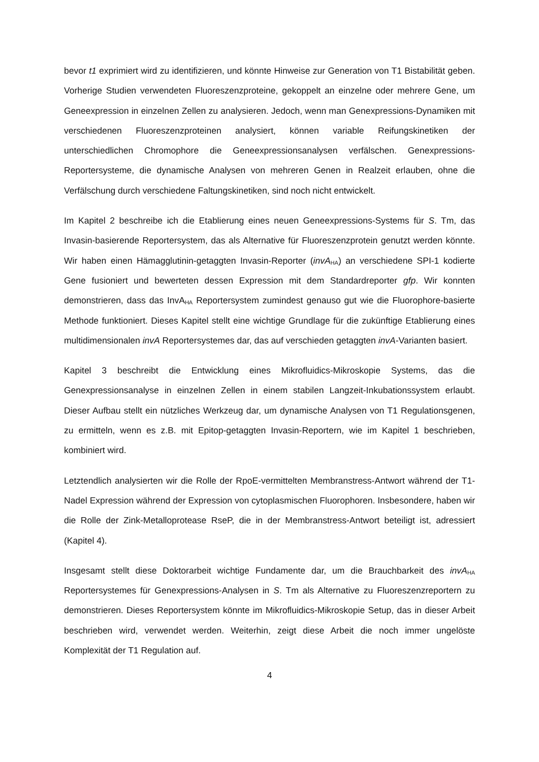bevor t1 exprimiert wird zu identifizieren, und könnte Hinweise zur Generation von T1 Bistabilität geben. Vorherige Studien verwendeten Fluoreszenzproteine, gekoppelt an einzelne oder mehrere Gene, um Geneexpression in einzelnen Zellen zu analysieren. Jedoch, wenn man Genexpressions-Dynamiken mit verschiedenen Fluoreszenzproteinen analysiert, können variable Reifungskinetiken der unterschiedlichen Chromophore die Geneexpressionsanalysen verfälschen. Genexpressions-Reportersysteme, die dynamische Analysen von mehreren Genen in Realzeit erlauben, ohne die Verfälschung durch verschiedene Faltungskinetiken, sind noch nicht entwickelt.
Im Kapitel 2 beschreibe ich die Etablierung eines neuen Geneexpressions-Systems für S. Tm, das Invasin-basierende Reportersystem, das als Alternative für Fluoreszenzprotein genutzt werden könnte. Wir haben einen Hämagglutinin-getaggten Invasin-Reporter (invA<sub>HA</sub>) an verschiedene SPI-1 kodierte Gene fusioniert und bewerteten dessen Expression mit dem Standardreporter gfp. Wir konnten demonstrieren, dass das InvA<sub>HA</sub> Reportersystem zumindest genauso gut wie die Fluorophore-basierte Methode funktioniert. Dieses Kapitel stellt eine wichtige Grundlage für die zukünftige Etablierung eines multidimensionalen invA Reportersystemes dar, das auf verschieden getaggten invA-Varianten basiert.
Kapitel 3 beschreibt die Entwicklung eines Mikrofluidics-Mikroskopie Systems, das die Genexpressionsanalyse in einzelnen Zellen in einem stabilen Langzeit-Inkubationssystem erlaubt. Dieser Aufbau stellt ein nützliches Werkzeug dar, um dynamische Analysen von T1 Regulationsgenen, zu ermitteln, wenn es z.B. mit Epitop-getaggten Invasin-Reportern, wie im Kapitel 1 beschrieben, kombiniert wird.
Letztendlich analysierten wir die Rolle der RpoE-vermittelten Membranstress-Antwort während der T1-Nadel Expression während der Expression von cytoplasmischen Fluorophoren. Insbesondere, haben wir die Rolle der Zink-Metalloprotease RseP, die in der Membranstress-Antwort beteiligt ist, adressiert (Kapitel 4).
Insgesamt stellt diese Doktorarbeit wichtige Fundamente dar, um die Brauchbarkeit des invA<sub>HA</sub> Reportersystemes für Genexpressions-Analysen in S. Tm als Alternative zu Fluoreszenzreportern zu demonstrieren. Dieses Reportersystem könnte im Mikrofluidics-Mikroskopie Setup, das in dieser Arbeit beschrieben wird, verwendet werden. Weiterhin, zeigt diese Arbeit die noch immer ungelöste Komplexität der T1 Regulation auf.
4